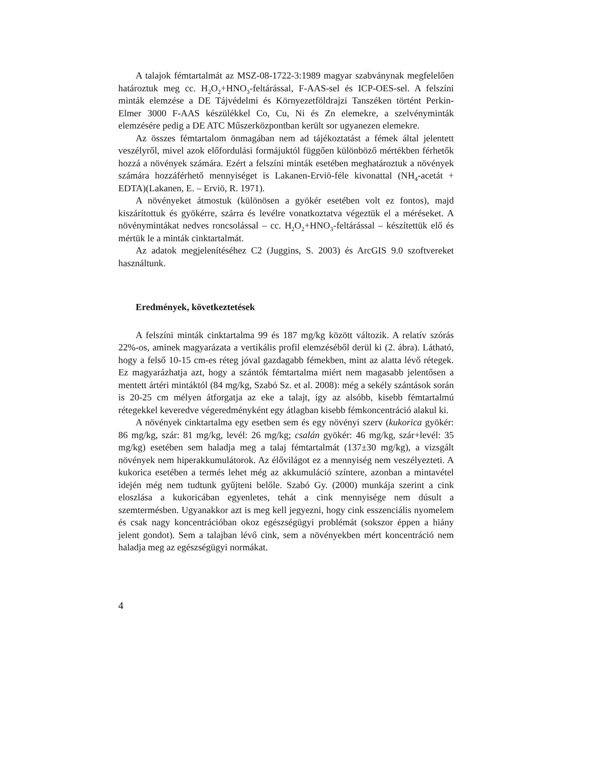A talajok fémtartalmát az MSZ-08-1722-3:1989 magyar szabványnak megfelelően határoztuk meg cc. H<sub>2</sub>O<sub>2</sub>+HNO<sub>3</sub>-feltárással, F-AAS-sel és ICP-OES-sel. A felszíni minták elemzése a DE Tájvédelmi és Környezetföldrajzi Tanszéken történt Perkin-Elmer 3000 F-AAS készülékkel Co, Cu, Ni és Zn elemekre, a szelvényminták elemzésére pedig a DE ATC Műszerközpontban került sor ugyanezen elemekre.
Az összes fémtartalom önmagában nem ad tájékoztatást a fémek által jelentett veszélyről, mivel azok előfordulási formájuktól függően különböző mértékben férhetők hozzá a növények számára. Ezért a felszíni minták esetében meghatároztuk a növények számára hozzáférhető mennyiséget is Lakanen-Erviö-féle kivonattal (NH<sub>4</sub>-acetát + EDTA)(Lakanen, E. – Erviö, R. 1971).
A növényeket átmostuk (különösen a gyökér esetében volt ez fontos), majd kiszárítottuk és gyökérre, szárra és levélre vonatkoztatva végeztük el a méréseket. A növénymintákat nedves roncsolással – cc. H<sub>2</sub>O<sub>2</sub>+HNO<sub>3</sub>-feltárással – készítettük elő és mértük le a minták cinktartalmát.
Az adatok megjelenítéséhez C2 (Juggins, S. 2003) és ArcGIS 9.0 szoftvereket használtunk.
Eredmények, következtetések
A felszíni minták cinktartalma 99 és 187 mg/kg között változik. A relatív szórás 22%-os, aminek magyarázata a vertikális profil elemzéséből derül ki (2. ábra). Látható, hogy a felső 10-15 cm-es réteg jóval gazdagabb fémekben, mint az alatta lévő rétegek. Ez magyarázhatja azt, hogy a szántók fémtartalma miért nem magasabb jelentősen a mentett ártéri mintáktól (84 mg/kg, Szabó Sz. et al. 2008): még a sekély szántások során is 20-25 cm mélyen átforgatja az eke a talajt, így az alsóbb, kisebb fémtartalmú rétegekkel keveredve végeredményként egy átlagban kisebb fémkoncentráció alakul ki.
A növények cinktartalma egy esetben sem és egy növényi szerv (kukorica gyökér: 86 mg/kg, szár: 81 mg/kg, levél: 26 mg/kg; csalán gyökér: 46 mg/kg, szár+levél: 35 mg/kg) esetében sem haladja meg a talaj fémtartalmát (137±30 mg/kg), a vizsgált növények nem hiperakkumulátorok. Az élővilágot ez a mennyiség nem veszélyezteti. A kukorica esetében a termés lehet még az akkumuláció színtere, azonban a mintavétel idején még nem tudtunk gyűjteni belőle. Szabó Gy. (2000) munkája szerint a cink eloszlása a kukoricában egyenletes, tehát a cink mennyisége nem dúsult a szemtermésben. Ugyanakkor azt is meg kell jegyezni, hogy cink esszenciális nyomelem és csak nagy koncentrációban okoz egészségügyi problémát (sokszor éppen a hiány jelent gondot). Sem a talajban lévő cink, sem a növényekben mért koncentráció nem haladja meg az egészségügyi normákat.
4